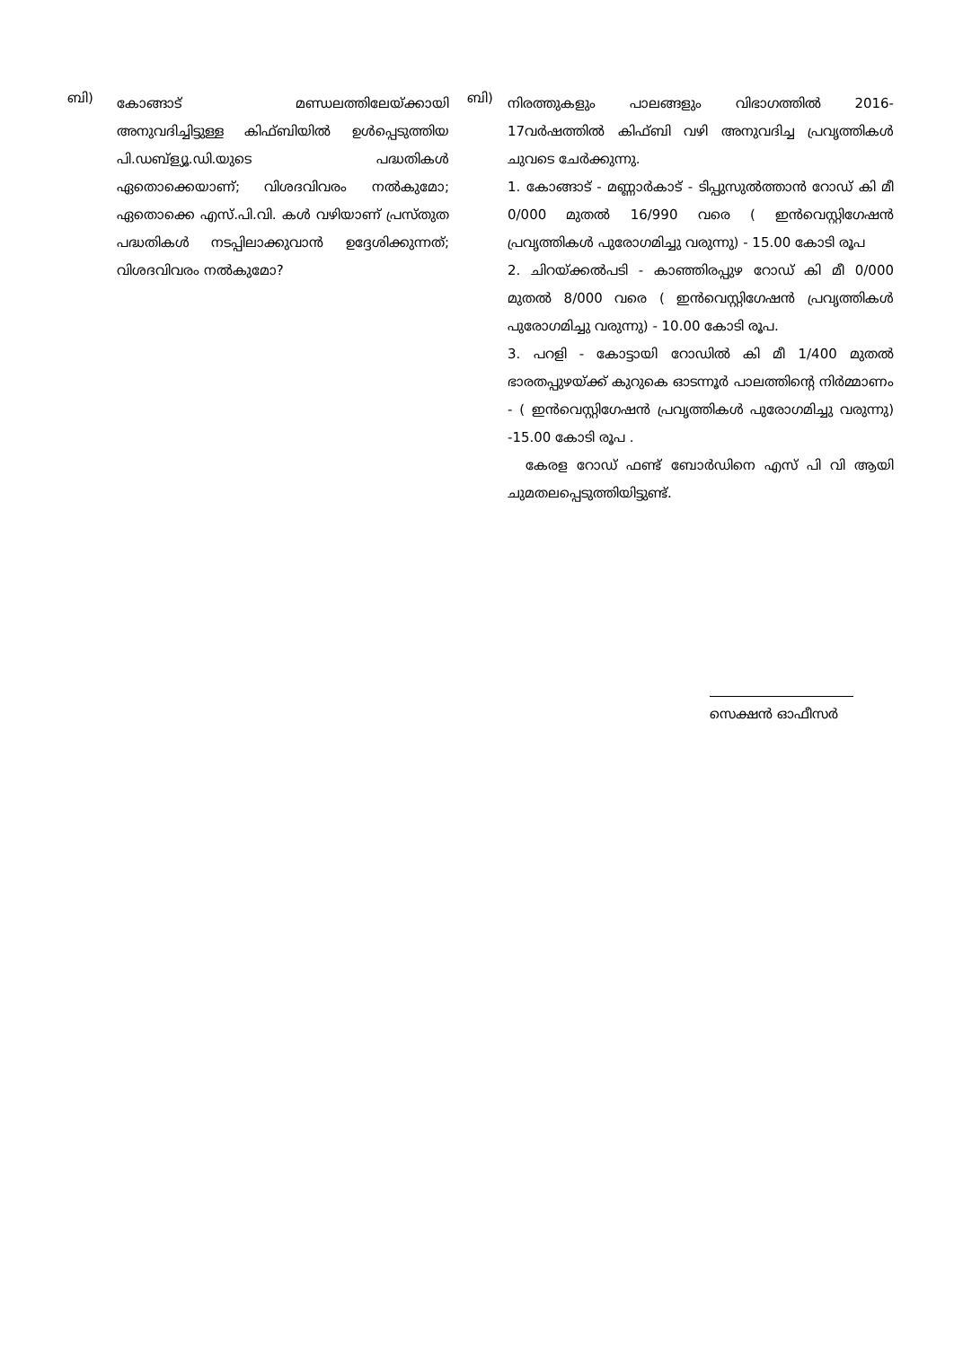ബി)
കോങ്ങാട് മണ്ഡലത്തിലേയ്ക്കായി അനുവദിച്ചിട്ടുള്ള കിഫ്ബിയിൽ ഉൾപ്പെടുത്തിയ പി.ഡബ്ള്യൂ.ഡി.യുടെ പദ്ധതികൾ ഏതൊക്കെയാണ്; വിശദവിവരം നൽകുമോ; ഏതൊക്കെ എസ്.പി.വി. കൾ വഴിയാണ് പ്രസ്തുത പദ്ധതികൾ നടപ്പിലാക്കുവാൻ ഉദ്ദേശിക്കുന്നത്; വിശദവിവരം നൽകുമോ?
ബി)
നിരത്തുകളും പാലങ്ങളും വിഭാഗത്തിൽ 2016-17വർഷത്തിൽ കിഫ്ബി വഴി അനുവദിച്ച പ്രവൃത്തികൾ ചുവടെ ചേർക്കുന്നു.
1. കോങ്ങാട് - മണ്ണാർകാട് - ടിപ്പുസുൽത്താൻ റോഡ് കി മീ 0/000 മുതൽ 16/990 വരെ ( ഇൻവെസ്റ്റിഗേഷൻ പ്രവൃത്തികൾ പുരോഗമിച്ചു വരുന്നു) - 15.00 കോടി രൂപ
2. ചിറയ്ക്കൽപടി - കാഞ്ഞിരപ്പുഴ റോഡ് കി മീ 0/000 മുതൽ 8/000 വരെ ( ഇൻവെസ്റ്റിഗേഷൻ പ്രവൃത്തികൾ പുരോഗമിച്ചു വരുന്നു) - 10.00 കോടി രൂപ.
3. പറളി - കോട്ടായി റോഡിൽ കി മീ 1/400 മുതൽ ഭാരതപ്പുഴയ്ക്ക് കുറുകെ ഓടന്നൂർ പാലത്തിന്റെ നിർമ്മാണം - ( ഇൻവെസ്റ്റിഗേഷൻ പ്രവൃത്തികൾ പുരോഗമിച്ചു വരുന്നു) -15.00 കോടി രൂപ .
കേരള റോഡ് ഫണ്ട് ബോർഡിനെ എസ് പി വി ആയി ചുമതലപ്പെടുത്തിയിട്ടുണ്ട്.
സെക്ഷൻ ഓഫീസർ